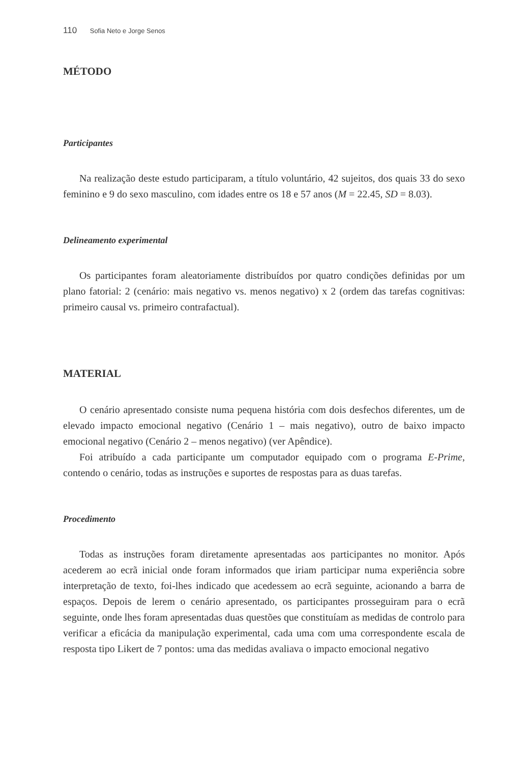110 Sofia Neto e Jorge Senos
MÉTODO
Participantes
Na realização deste estudo participaram, a título voluntário, 42 sujeitos, dos quais 33 do sexo feminino e 9 do sexo masculino, com idades entre os 18 e 57 anos (M = 22.45, SD = 8.03).
Delineamento experimental
Os participantes foram aleatoriamente distribuídos por quatro condições definidas por um plano fatorial: 2 (cenário: mais negativo vs. menos negativo) x 2 (ordem das tarefas cognitivas: primeiro causal vs. primeiro contrafactual).
MATERIAL
O cenário apresentado consiste numa pequena história com dois desfechos diferentes, um de elevado impacto emocional negativo (Cenário 1 – mais negativo), outro de baixo impacto emocional negativo (Cenário 2 – menos negativo) (ver Apêndice).
Foi atribuído a cada participante um computador equipado com o programa E-Prime, contendo o cenário, todas as instruções e suportes de respostas para as duas tarefas.
Procedimento
Todas as instruções foram diretamente apresentadas aos participantes no monitor. Após acederem ao ecrã inicial onde foram informados que iriam participar numa experiência sobre interpretação de texto, foi-lhes indicado que acedessem ao ecrã seguinte, acionando a barra de espaços. Depois de lerem o cenário apresentado, os participantes prosseguiram para o ecrã seguinte, onde lhes foram apresentadas duas questões que constituíam as medidas de controlo para verificar a eficácia da manipulação experimental, cada uma com uma correspondente escala de resposta tipo Likert de 7 pontos: uma das medidas avaliava o impacto emocional negativo